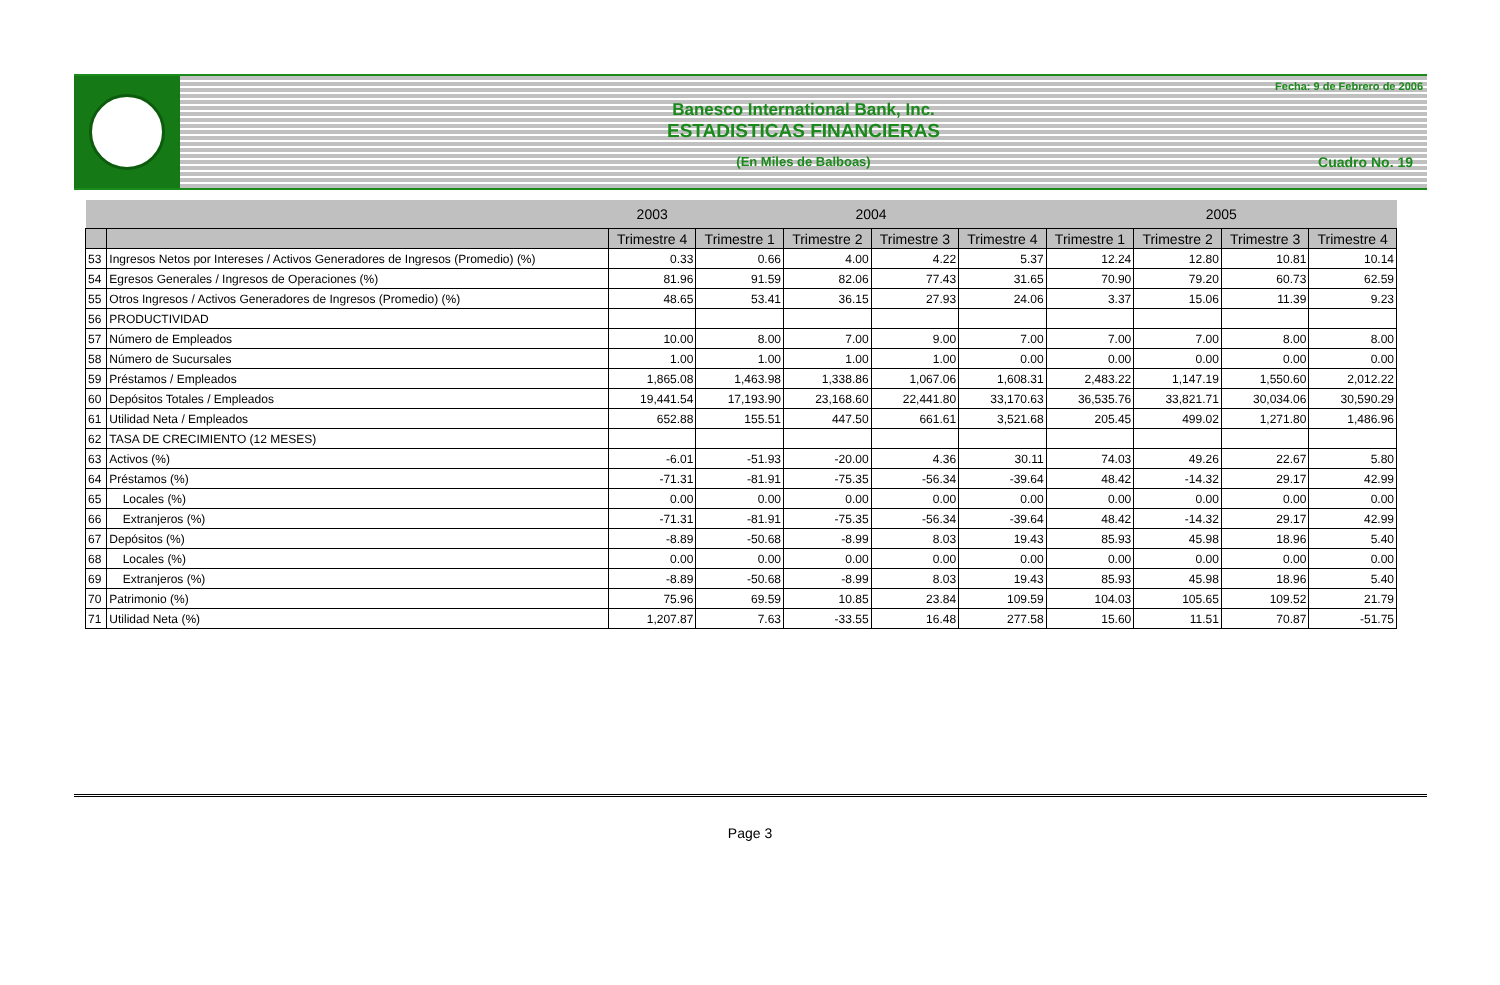Fecha: 9 de Febrero de 2006
Banesco International Bank, Inc.
ESTADISTICAS FINANCIERAS
(En Miles de Balboas)
Cuadro No. 19
| | | 2003 | 2004 | | | | 2005 | | | |
| --- | --- | --- | --- | --- | --- | --- | --- | --- | --- | --- |
| | | Trimestre 4 | Trimestre 1 | Trimestre 2 | Trimestre 3 | Trimestre 4 | Trimestre 1 | Trimestre 2 | Trimestre 3 | Trimestre 4 |
| 53 | Ingresos Netos por Intereses / Activos Generadores de Ingresos (Promedio) (%) | 0.33 | 0.66 | 4.00 | 4.22 | 5.37 | 12.24 | 12.80 | 10.81 | 10.14 |
| 54 | Egresos Generales / Ingresos de Operaciones (%) | 81.96 | 91.59 | 82.06 | 77.43 | 31.65 | 70.90 | 79.20 | 60.73 | 62.59 |
| 55 | Otros Ingresos / Activos Generadores de Ingresos (Promedio) (%) | 48.65 | 53.41 | 36.15 | 27.93 | 24.06 | 3.37 | 15.06 | 11.39 | 9.23 |
| 56 | PRODUCTIVIDAD | | | | | | | | | |
| 57 | Número de Empleados | 10.00 | 8.00 | 7.00 | 9.00 | 7.00 | 7.00 | 7.00 | 8.00 | 8.00 |
| 58 | Número de Sucursales | 1.00 | 1.00 | 1.00 | 1.00 | 0.00 | 0.00 | 0.00 | 0.00 | 0.00 |
| 59 | Préstamos / Empleados | 1,865.08 | 1,463.98 | 1,338.86 | 1,067.06 | 1,608.31 | 2,483.22 | 1,147.19 | 1,550.60 | 2,012.22 |
| 60 | Depósitos Totales / Empleados | 19,441.54 | 17,193.90 | 23,168.60 | 22,441.80 | 33,170.63 | 36,535.76 | 33,821.71 | 30,034.06 | 30,590.29 |
| 61 | Utilidad Neta / Empleados | 652.88 | 155.51 | 447.50 | 661.61 | 3,521.68 | 205.45 | 499.02 | 1,271.80 | 1,486.96 |
| 62 | TASA DE CRECIMIENTO (12 MESES) | | | | | | | | | |
| 63 | Activos (%) | -6.01 | -51.93 | -20.00 | 4.36 | 30.11 | 74.03 | 49.26 | 22.67 | 5.80 |
| 64 | Préstamos (%) | -71.31 | -81.91 | -75.35 | -56.34 | -39.64 | 48.42 | -14.32 | 29.17 | 42.99 |
| 65 | Locales (%) | 0.00 | 0.00 | 0.00 | 0.00 | 0.00 | 0.00 | 0.00 | 0.00 | 0.00 |
| 66 | Extranjeros (%) | -71.31 | -81.91 | -75.35 | -56.34 | -39.64 | 48.42 | -14.32 | 29.17 | 42.99 |
| 67 | Depósitos (%) | -8.89 | -50.68 | -8.99 | 8.03 | 19.43 | 85.93 | 45.98 | 18.96 | 5.40 |
| 68 | Locales (%) | 0.00 | 0.00 | 0.00 | 0.00 | 0.00 | 0.00 | 0.00 | 0.00 | 0.00 |
| 69 | Extranjeros (%) | -8.89 | -50.68 | -8.99 | 8.03 | 19.43 | 85.93 | 45.98 | 18.96 | 5.40 |
| 70 | Patrimonio (%) | 75.96 | 69.59 | 10.85 | 23.84 | 109.59 | 104.03 | 105.65 | 109.52 | 21.79 |
| 71 | Utilidad Neta (%) | 1,207.87 | 7.63 | -33.55 | 16.48 | 277.58 | 15.60 | 11.51 | 70.87 | -51.75 |
Page 3